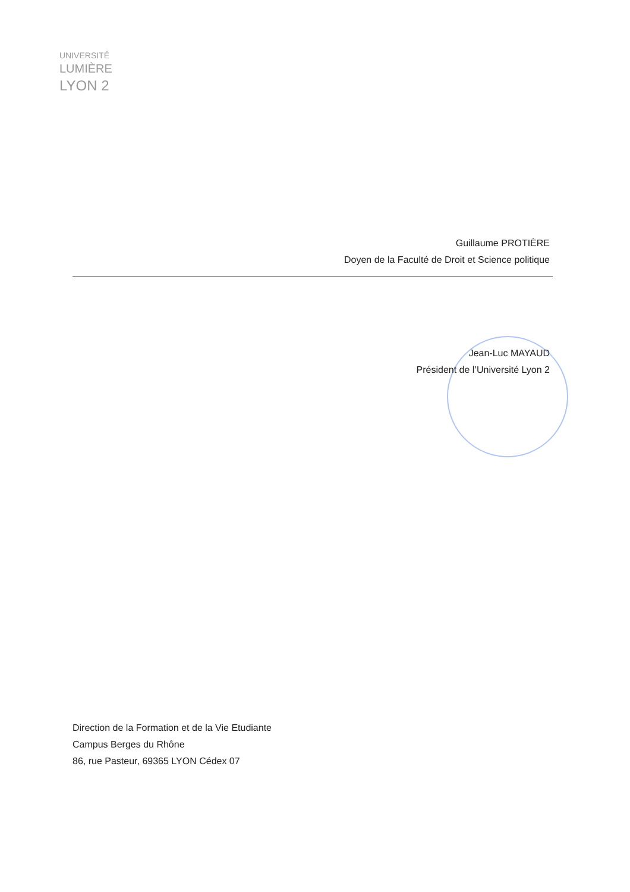UNIVERSITÉ
LUMIÈRE
LYON 2
Guillaume PROTIÈRE
Doyen de la Faculté de Droit et Science politique
Jean-Luc MAYAUD
Président de l’Université Lyon 2
Direction de la Formation et de la Vie Etudiante
Campus Berges du Rhône
86, rue Pasteur, 69365 LYON Cédex 07